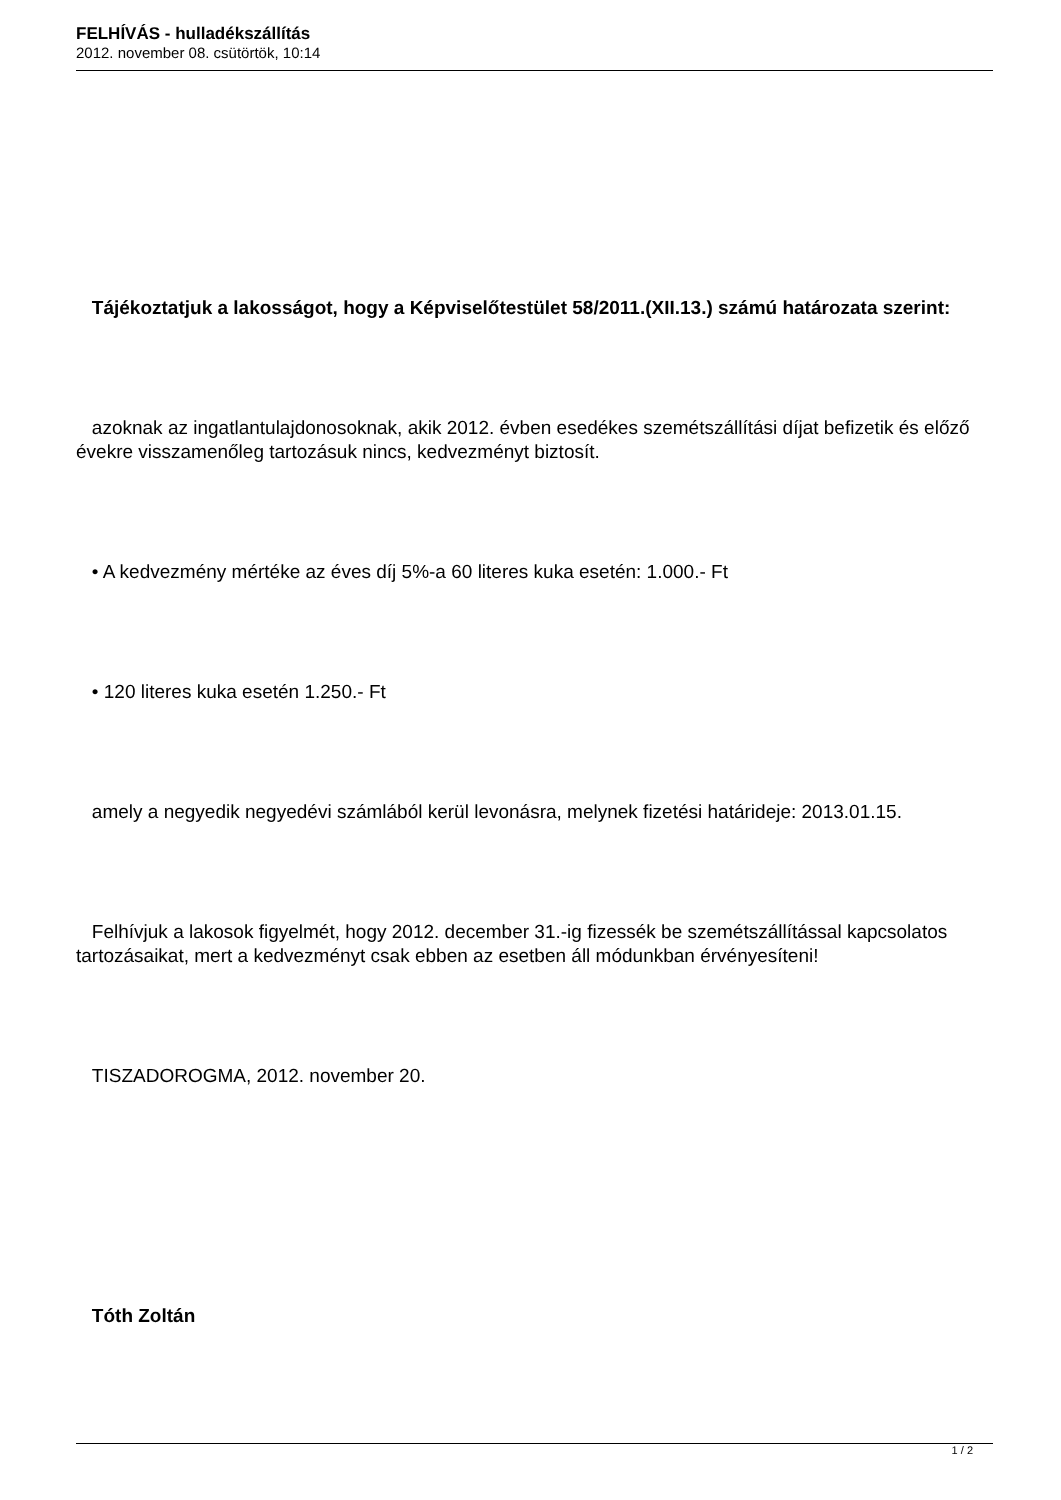FELHÍVÁS - hulladékszállítás
2012. november 08. csütörtök, 10:14
Tájékoztatjuk a lakosságot, hogy a Képviselőtestület 58/2011.(XII.13.) számú határozata szerint:
azoknak az ingatlantulajdonosoknak, akik 2012. évben esedékes szemétszállítási díjat befizetik és előző évekre visszamenőleg tartozásuk nincs, kedvezményt biztosít.
• A kedvezmény mértéke az éves díj 5%-a 60 literes kuka esetén: 1.000.- Ft
• 120 literes kuka esetén 1.250.- Ft
amely a negyedik negyedévi számlából kerül levonásra, melynek fizetési határideje: 2013.01.15.
Felhívjuk a lakosok figyelmét, hogy 2012. december 31.-ig fizessék be szemétszállítással kapcsolatos tartozásaikat, mert a kedvezményt csak ebben az esetben áll módunkban érvényesíteni!
TISZADOROGMA, 2012. november 20.
Tóth Zoltán
1 / 2